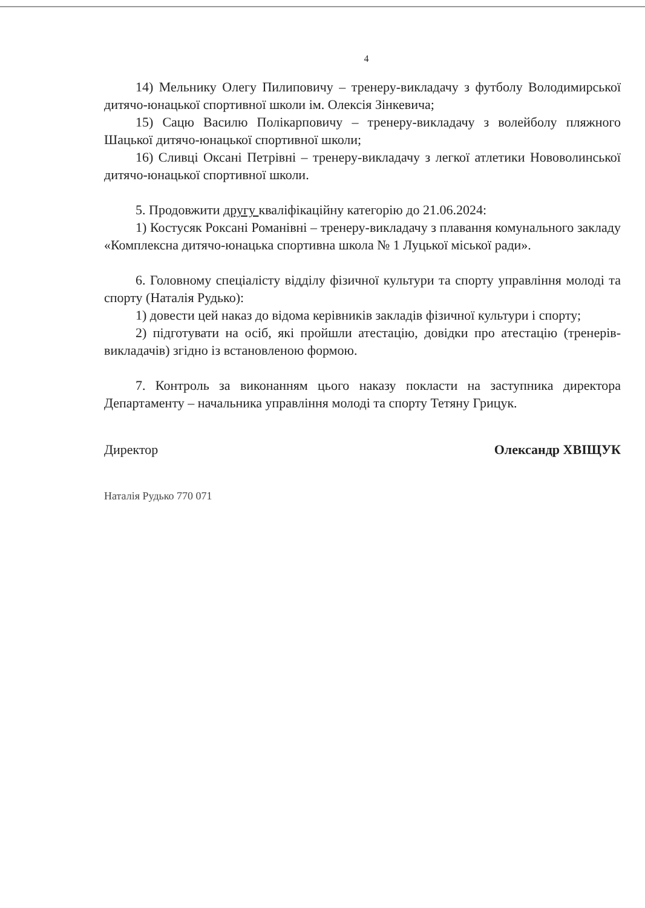4
14) Мельнику Олегу Пилиповичу – тренеру-викладачу з футболу Володимирської дитячо-юнацької спортивної школи ім. Олексія Зінкевича;
15) Сацю Василю Полікарповичу – тренеру-викладачу з волейболу пляжного Шацької дитячо-юнацької спортивної школи;
16) Сливці Оксані Петрівні – тренеру-викладачу з легкої атлетики Нововолинської дитячо-юнацької спортивної школи.
5. Продовжити другу кваліфікаційну категорію до 21.06.2024:
1) Костусяк Роксані Романівні – тренеру-викладачу з плавання комунального закладу «Комплексна дитячо-юнацька спортивна школа № 1 Луцької міської ради».
6. Головному спеціалісту відділу фізичної культури та спорту управління молоді та спорту (Наталія Рудько):
1) довести цей наказ до відома керівників закладів фізичної культури і спорту;
2) підготувати на осіб, які пройшли атестацію, довідки про атестацію (тренерів-викладачів) згідно із встановленою формою.
7. Контроль за виконанням цього наказу покласти на заступника директора Департаменту – начальника управління молоді та спорту Тетяну Грицук.
Директор Олександр ХВІЩУК
Наталія Рудько 770 071